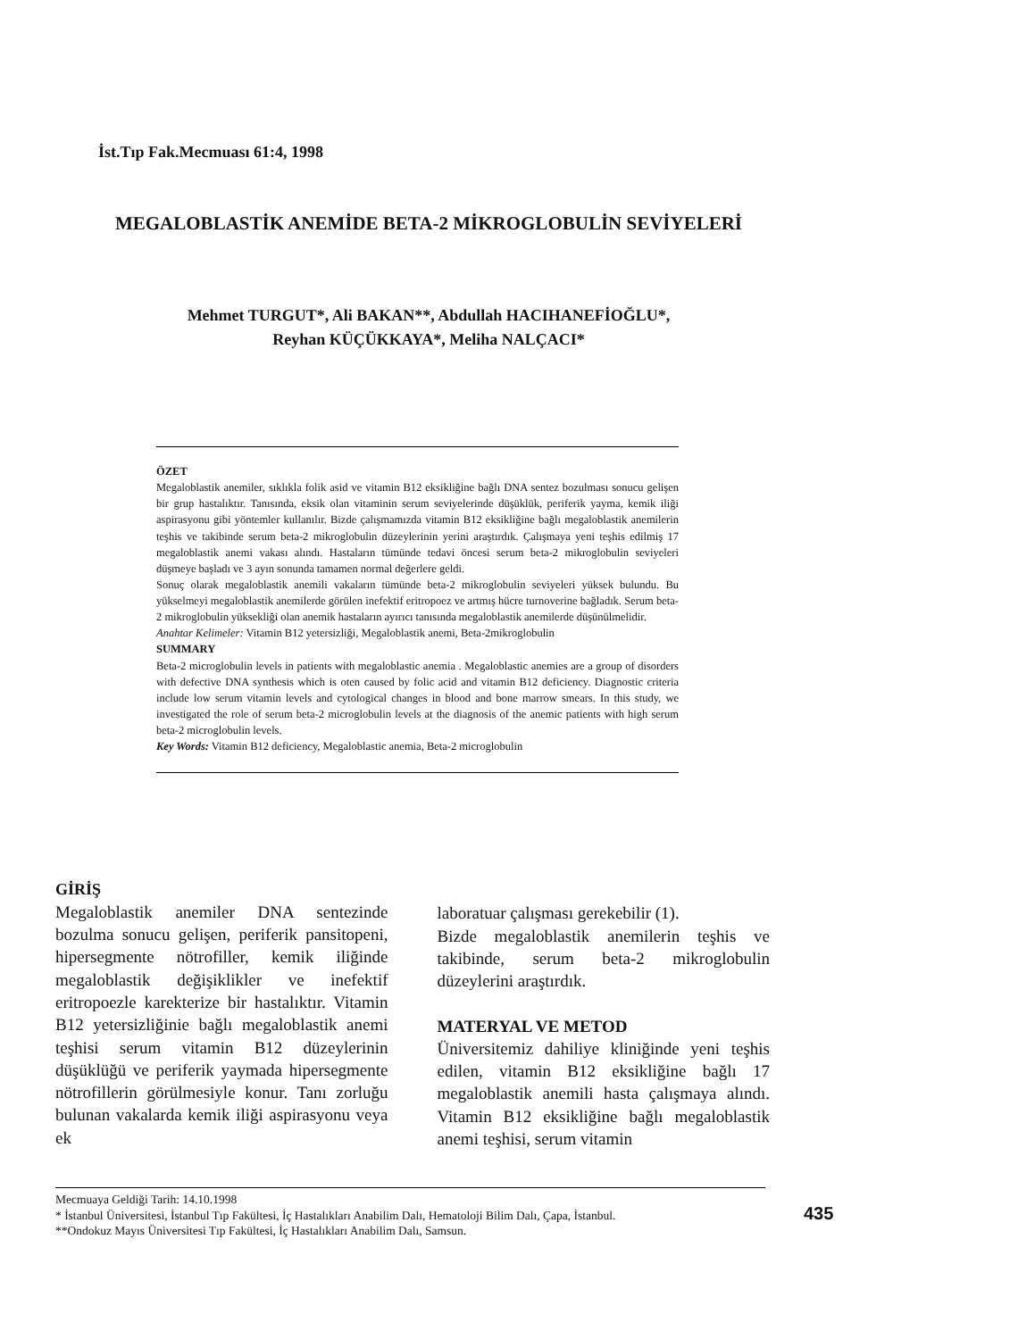İst.Tıp Fak.Mecmuası 61:4, 1998
MEGALOBLASTİK ANEMİDE BETA-2 MİKROGLOBULİN SEVİYELERİ
Mehmet TURGUT*, Ali BAKAN**, Abdullah HACIHANEFİOĞLU*,
Reyhan KÜÇÜKKAYA*, Meliha NALÇACI*
ÖZET
Megaloblastik anemiler, sıklıkla folik asid ve vitamin B12 eksikliğine bağlı DNA sentez bozulması sonucu gelişen bir grup hastalıktır. Tanısında, eksik olan vitaminin serum seviyelerinde düşüklük, periferik yayma, kemik iliği aspirasyonu gibi yöntemler kullanılır. Bizde çalışmamızda vitamin B12 eksikliğine bağlı megaloblastik anemilerin teşhis ve takibinde serum beta-2 mikroglobulin düzeylerinin yerini araştırdık. Çalışmaya yeni teşhis edilmiş 17 megaloblastik anemi vakası alındı. Hastaların tümünde tedavi öncesi serum beta-2 mikroglobulin seviyeleri düşmeye başladı ve 3 ayın sonunda tamamen normal değerlere geldi.
Sonuç olarak megaloblastik anemili vakaların tümünde beta-2 mikroglobulin seviyeleri yüksek bulundu. Bu yükselmeyi megaloblastik anemilerde görülen inefektif eritropoez ve artmış hücre turnoverine bağladık. Serum beta-2 mikroglobulin yüksekliği olan anemik hastaların ayırıcı tanısında megaloblastik anemilerde düşünülmelidir.
Anahtar Kelimeler: Vitamin B12 yetersizliği, Megaloblastik anemi, Beta-2mikroglobulin
SUMMARY
Beta-2 microglobulin levels in patients with megaloblastic anemia . Megaloblastic anemies are a group of disorders with defective DNA synthesis which is oten caused by folic acid and vitamin B12 deficiency. Diagnostic criteria include low serum vitamin levels and cytological changes in blood and bone marrow smears. In this study, we investigated the role of serum beta-2 microglobulin levels at the diagnosis of the anemic patients with high serum beta-2 microglobulin levels.
Key Words: Vitamin B12 deficiency, Megaloblastic anemia, Beta-2 microglobulin
GİRİŞ
Megaloblastik anemiler DNA sentezinde bozulma sonucu gelişen, periferik pansitopeni, hipersegmente nötrofiller, kemik iliğinde megaloblastik değişiklikler ve inefektif eritropoezle karekterize bir hastalıktır. Vitamin B12 yetersizliğinie bağlı megaloblastik anemi teşhisi serum vitamin B12 düzeylerinin düşüklüğü ve periferik yaymada hipersegmente nötrofillerin görülmesiyle konur. Tanı zorluğu bulunan vakalarda kemik iliği aspirasyonu veya ek
laboratuar çalışması gerekebilir (1).
Bizde megaloblastik anemilerin teşhis ve takibinde, serum beta-2 mikroglobulin düzeylerini araştırdık.
MATERYAL VE METOD
Üniversitemiz dahiliye kliniğinde yeni teşhis edilen, vitamin B12 eksikliğine bağlı 17 megaloblastik anemili hasta çalışmaya alındı. Vitamin B12 eksikliğine bağlı megaloblastik anemi teşhisi, serum vitamin
Mecmuaya Geldiği Tarih: 14.10.1998
* İstanbul Üniversitesi, İstanbul Tıp Fakültesi, İç Hastalıkları Anabilim Dalı, Hematoloji Bilim Dalı, Çapa, İstanbul.
**Ondokuz Mayıs Üniversitesi Tıp Fakültesi, İç Hastalıkları Anabilim Dalı, Samsun.
435